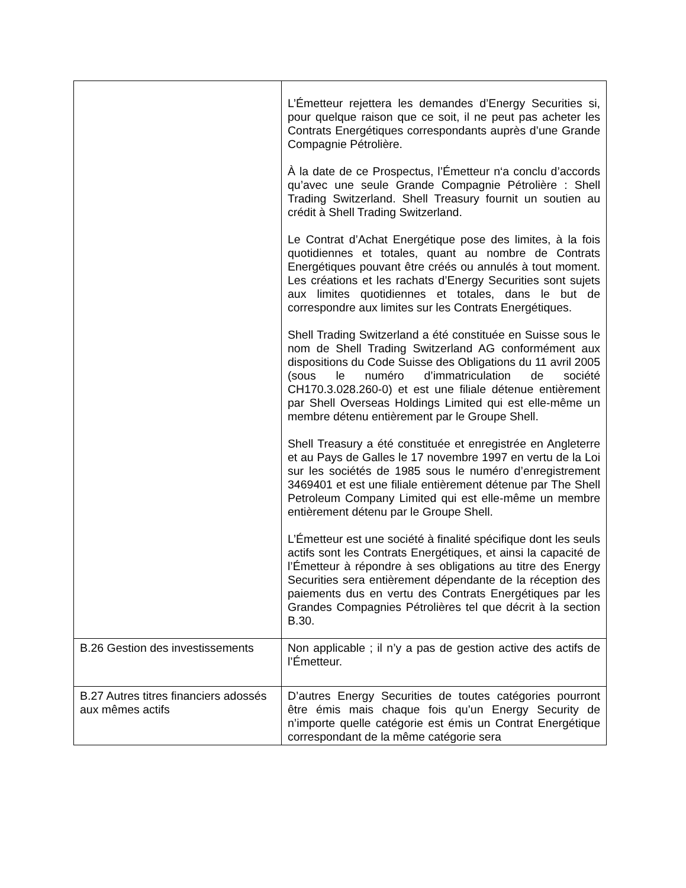| | L’Émetteur rejettera les demandes d’Energy Securities si, pour quelque raison que ce soit, il ne peut pas acheter les Contrats Energétiques correspondants auprès d’une Grande Compagnie Pétrolière. À la date de ce Prospectus, l’Émetteur n‘a conclu d’accords qu’avec une seule Grande Compagnie Pétrolière : Shell Trading Switzerland. Shell Treasury fournit un soutien au crédit à Shell Trading Switzerland. Le Contrat d’Achat Energétique pose des limites, à la fois quotidiennes et totales, quant au nombre de Contrats Energétiques pouvant être créés ou annulés à tout moment. Les créations et les rachats d’Energy Securities sont sujets aux limites quotidiennes et totales, dans le but de correspondre aux limites sur les Contrats Energétiques. Shell Trading Switzerland a été constituée en Suisse sous le nom de Shell Trading Switzerland AG conformément aux dispositions du Code Suisse des Obligations du 11 avril 2005 (sous le numéro d’immatriculation de société CH170.3.028.260-0) et est une filiale détenue entièrement par Shell Overseas Holdings Limited qui est elle-même un membre détenu entièrement par le Groupe Shell. Shell Treasury a été constituée et enregistrée en Angleterre et au Pays de Galles le 17 novembre 1997 en vertu de la Loi sur les sociétés de 1985 sous le numéro d’enregistrement 3469401 et est une filiale entièrement détenue par The Shell Petroleum Company Limited qui est elle-même un membre entièrement détenu par le Groupe Shell. L’Émetteur est une société à finalité spécifique dont les seuls actifs sont les Contrats Energétiques, et ainsi la capacité de l’Émetteur à répondre à ses obligations au titre des Energy Securities sera entièrement dépendante de la réception des paiements dus en vertu des Contrats Energétiques par les Grandes Compagnies Pétrolières tel que décrit à la section B.30. |
| B.26 Gestion des investissements | Non applicable ; il n’y a pas de gestion active des actifs de l’Émetteur. |
| B.27 Autres titres financiers adossés aux mêmes actifs | D’autres Energy Securities de toutes catégories pourront être émis mais chaque fois qu’un Energy Security de n’importe quelle catégorie est émis un Contrat Energétique correspondant de la même catégorie sera |